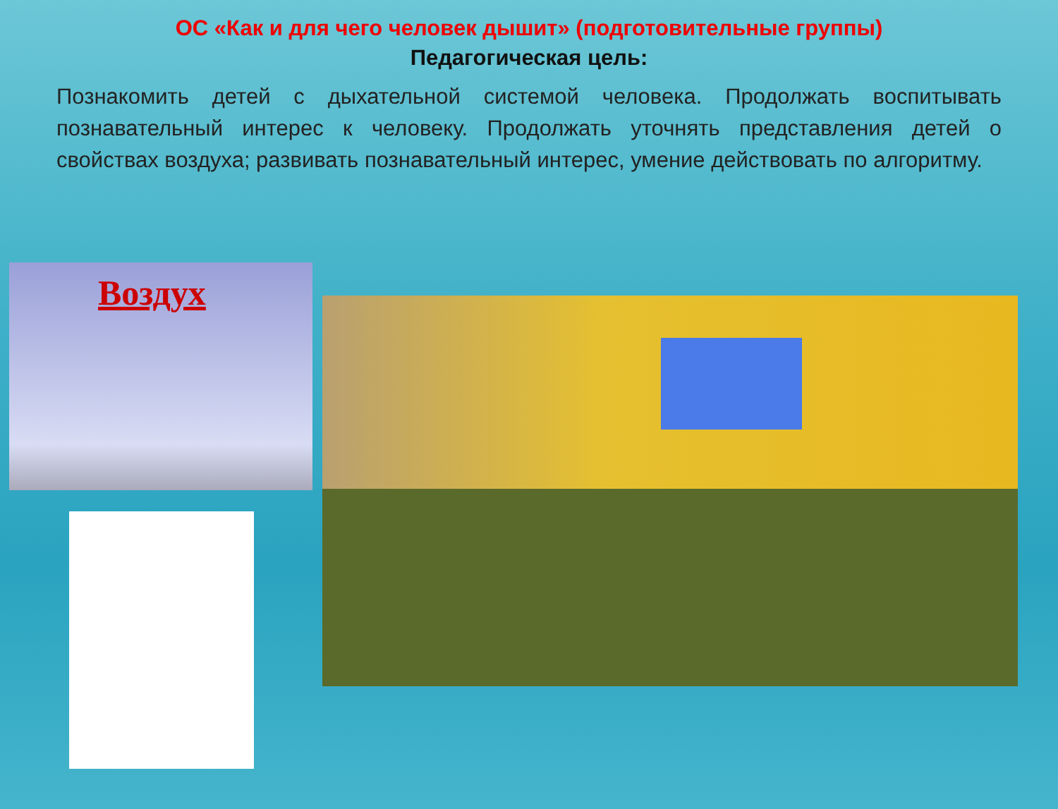ОС «Как и для чего человек дышит» (подготовительные группы)
Педагогическая цель:
Познакомить детей с дыхательной системой человека. Продолжать воспитывать познавательный интерес к человеку. Продолжать уточнять представления детей о свойствах воздуха; развивать познавательный интерес, умение действовать по алгоритму.
Воздух